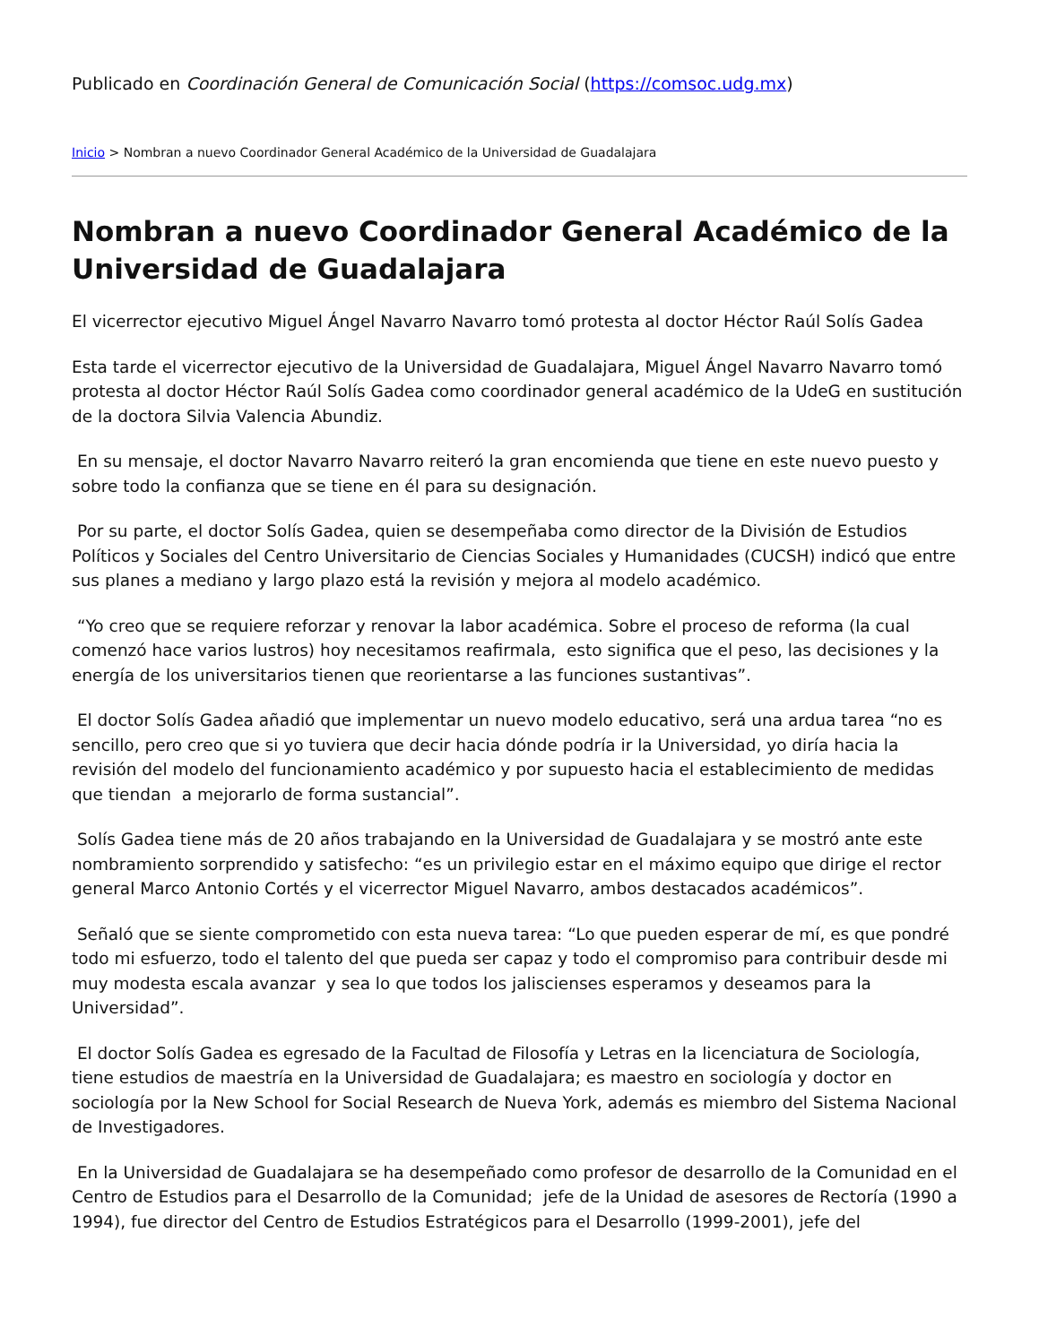Publicado en Coordinación General de Comunicación Social (https://comsoc.udg.mx)
Inicio > Nombran a nuevo Coordinador General Académico de la Universidad de Guadalajara
Nombran a nuevo Coordinador General Académico de la Universidad de Guadalajara
El vicerrector ejecutivo Miguel Ángel Navarro Navarro tomó protesta al doctor Héctor Raúl Solís Gadea
Esta tarde el vicerrector ejecutivo de la Universidad de Guadalajara, Miguel Ángel Navarro Navarro tomó protesta al doctor Héctor Raúl Solís Gadea como coordinador general académico de la UdeG en sustitución de la doctora Silvia Valencia Abundiz.
En su mensaje, el doctor Navarro Navarro reiteró la gran encomienda que tiene en este nuevo puesto y sobre todo la confianza que se tiene en él para su designación.
Por su parte, el doctor Solís Gadea, quien se desempeñaba como director de la División de Estudios Políticos y Sociales del Centro Universitario de Ciencias Sociales y Humanidades (CUCSH) indicó que entre sus planes a mediano y largo plazo está la revisión y mejora al modelo académico.
“Yo creo que se requiere reforzar y renovar la labor académica. Sobre el proceso de reforma (la cual comenzó hace varios lustros) hoy necesitamos reafirmala, esto significa que el peso, las decisiones y la energía de los universitarios tienen que reorientarse a las funciones sustantivas”.
El doctor Solís Gadea añadió que implementar un nuevo modelo educativo, será una ardua tarea “no es sencillo, pero creo que si yo tuviera que decir hacia dónde podría ir la Universidad, yo diría hacia la revisión del modelo del funcionamiento académico y por supuesto hacia el establecimiento de medidas que tiendan a mejorarlo de forma sustancial”.
Solís Gadea tiene más de 20 años trabajando en la Universidad de Guadalajara y se mostró ante este nombramiento sorprendido y satisfecho: “es un privilegio estar en el máximo equipo que dirige el rector general Marco Antonio Cortés y el vicerrector Miguel Navarro, ambos destacados académicos”.
Señaló que se siente comprometido con esta nueva tarea: “Lo que pueden esperar de mí, es que pondré todo mi esfuerzo, todo el talento del que pueda ser capaz y todo el compromiso para contribuir desde mi muy modesta escala avanzar y sea lo que todos los jaliscienses esperamos y deseamos para la Universidad”.
El doctor Solís Gadea es egresado de la Facultad de Filosofía y Letras en la licenciatura de Sociología, tiene estudios de maestría en la Universidad de Guadalajara; es maestro en sociología y doctor en sociología por la New School for Social Research de Nueva York, además es miembro del Sistema Nacional de Investigadores.
En la Universidad de Guadalajara se ha desempeñado como profesor de desarrollo de la Comunidad en el Centro de Estudios para el Desarrollo de la Comunidad; jefe de la Unidad de asesores de Rectoría (1990 a 1994), fue director del Centro de Estudios Estratégicos para el Desarrollo (1999-2001), jefe del